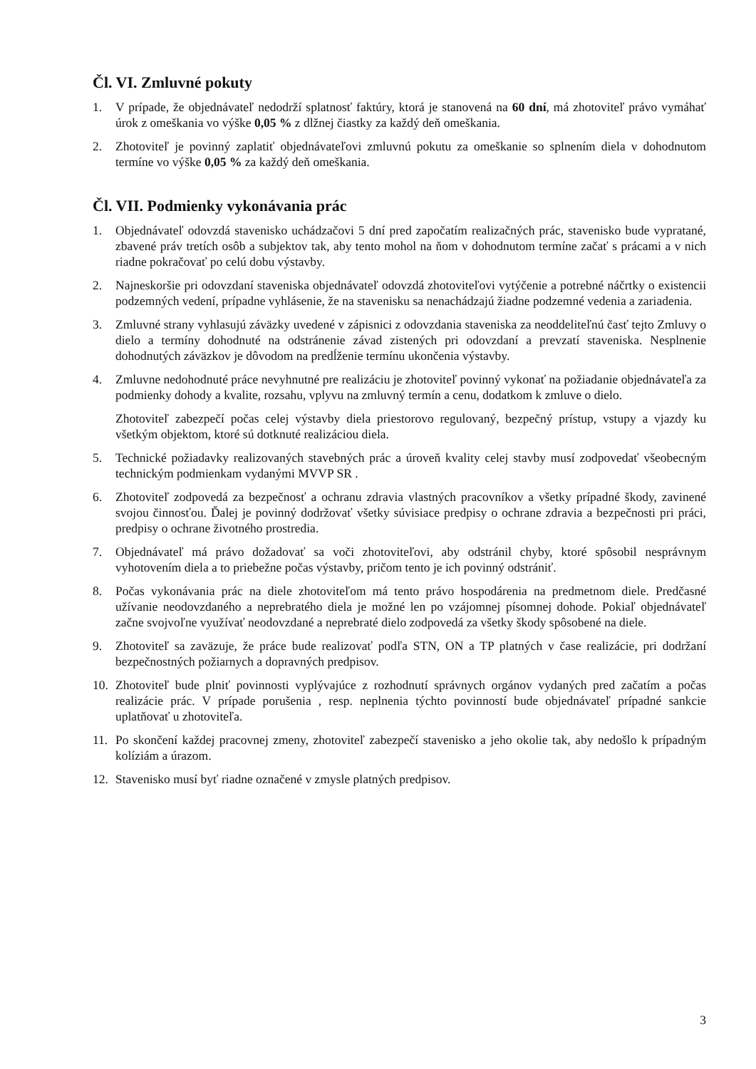Čl. VI. Zmluvné pokuty
1. V prípade, že objednávateľ nedodrží splatnosť faktúry, ktorá je stanovená na 60 dní, má zhotoviteľ právo vymáhať úrok z omeškania vo výške 0,05 % z dlžnej čiastky za každý deň omeškania.
2. Zhotoviteľ je povinný zaplatiť objednávateľovi zmluvnú pokutu za omeškanie so splnením diela v dohodnutom termíne vo výške 0,05 % za každý deň omeškania.
Čl. VII. Podmienky vykonávania prác
1. Objednávateľ odovzdá stavenisko uchádzačovi 5 dní pred započatím realizačných prác, stavenisko bude vypratané, zbavené práv tretích osôb a subjektov tak, aby tento mohol na ňom v dohodnutom termíne začať s prácami a v nich riadne pokračovať po celú dobu výstavby.
2. Najneskoršie pri odovzdaní staveniska objednávateľ odovzdá zhotoviteľovi vytýčenie a potrebné náčrtky o existencii podzemných vedení, prípadne vyhlásenie, že na stavenisku sa nenachádzajú žiadne podzemné vedenia a zariadenia.
3. Zmluvné strany vyhlasujú záväzky uvedené v zápisnici z odovzdania staveniska za neoddeliteľnú časť tejto Zmluvy o dielo a termíny dohodnuté na odstránenie závad zistených pri odovzdaní a prevzatí staveniska. Nesplnenie dohodnutých záväzkov je dôvodom na predĺženie termínu ukončenia výstavby.
4. Zmluvne nedohodnuté práce nevyhnutné pre realizáciu je zhotoviteľ povinný vykonať na požiadanie objednávateľa za podmienky dohody a kvalite, rozsahu, vplyvu na zmluvný termín a cenu, dodatkom k zmluve o dielo.
Zhotoviteľ zabezpečí počas celej výstavby diela priestorovo regulovaný, bezpečný prístup, vstupy a vjazdy ku všetkým objektom, ktoré sú dotknuté realizáciou diela.
5. Technické požiadavky realizovaných stavebných prác a úroveň kvality celej stavby musí zodpovedať všeobecným technickým podmienkam vydanými MVVP SR .
6. Zhotoviteľ zodpovedá za bezpečnosť a ochranu zdravia vlastných pracovníkov a všetky prípadné škody, zavinené svojou činnosťou. Ďalej je povinný dodržovať všetky súvisiace predpisy o ochrane zdravia a bezpečnosti pri práci, predpisy o ochrane životného prostredia.
7. Objednávateľ má právo dožadovať sa voči zhotoviteľovi, aby odstránil chyby, ktoré spôsobil nesprávnym vyhotovením diela a to priebežne počas výstavby, pričom tento je ich povinný odstrániť.
8. Počas vykonávania prác na diele zhotoviteľom má tento právo hospodárenia na predmetnom diele. Predčasné užívanie neodovzdaného a neprebratého diela je možné len po vzájomnej písomnej dohode. Pokiaľ objednávateľ začne svojvoľne využívať neodovzdané a neprebraté dielo zodpovedá za všetky škody spôsobené na diele.
9. Zhotoviteľ sa zaväzuje, že práce bude realizovať podľa STN, ON a TP platných v čase realizácie, pri dodržaní bezpečnostných požiarnych a dopravných predpisov.
10. Zhotoviteľ bude plniť povinnosti vyplývajúce z rozhodnutí správnych orgánov vydaných pred začatím a počas realizácie prác. V prípade porušenia , resp. neplnenia týchto povinností bude objednávateľ prípadné sankcie uplatňovať u zhotoviteľa.
11. Po skončení každej pracovnej zmeny, zhotoviteľ zabezpečí stavenisko a jeho okolie tak, aby nedošlo k prípadným kolíziám a úrazom.
12. Stavenisko musí byť riadne označené v zmysle platných predpisov.
3